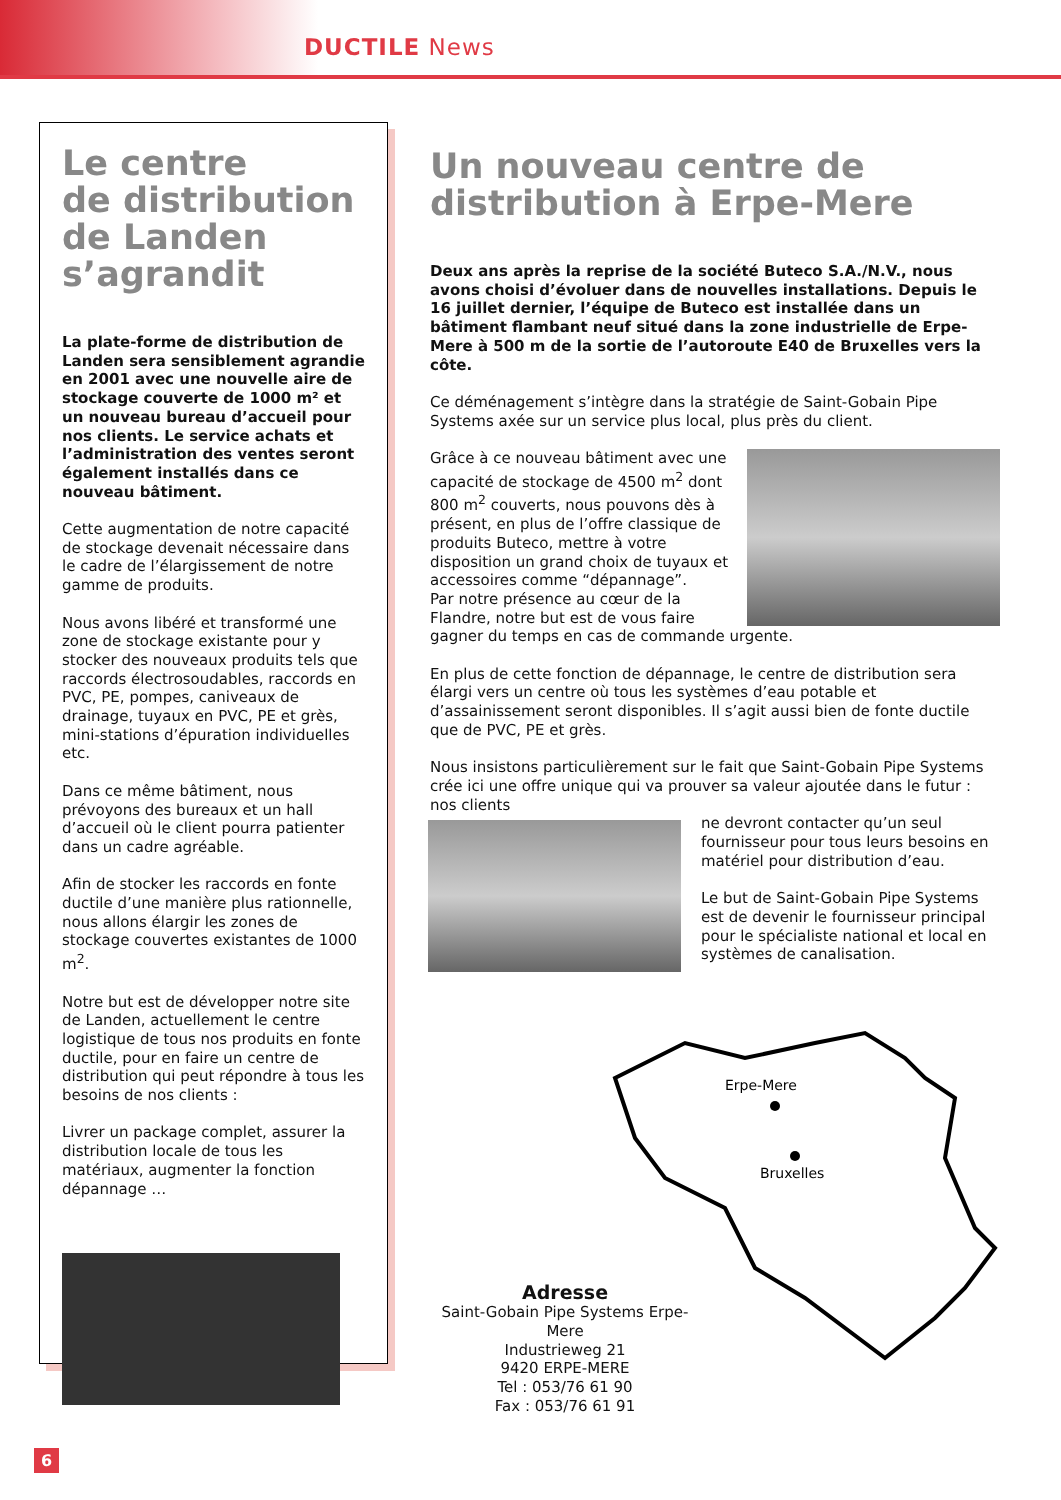DUCTILE News
Le centre
de distribution
de Landen
s’agrandit
La plate-forme de distribution de Landen sera sensiblement agrandie en 2001 avec une nouvelle aire de stockage couverte de 1000 m² et un nouveau bureau d’accueil pour nos clients. Le service achats et l’administration des ventes seront également installés dans ce nouveau bâtiment.
Cette augmentation de notre capacité de stockage devenait nécessaire dans le cadre de l’élargissement de notre gamme de produits.
Nous avons libéré et transformé une zone de stockage existante pour y stocker des nouveaux produits tels que raccords électrosoudables, raccords en PVC, PE, pompes, caniveaux de drainage, tuyaux en PVC, PE et grès, mini-stations d’épuration individuelles etc.
Dans ce même bâtiment, nous prévoyons des bureaux et un hall d’accueil où le client pourra patienter dans un cadre agréable.
Afin de stocker les raccords en fonte ductile d’une manière plus rationnelle, nous allons élargir les zones de stockage couvertes existantes de 1000 m<sup>2</sup>.
Notre but est de développer notre site de Landen, actuellement le centre logistique de tous nos produits en fonte ductile, pour en faire un centre de distribution qui peut répondre à tous les besoins de nos clients :
Livrer un package complet, assurer la distribution locale de tous les matériaux, augmenter la fonction dépannage …
Un nouveau centre de distribution à Erpe-Mere
Deux ans après la reprise de la société Buteco S.A./N.V., nous avons choisi d’évoluer dans de nouvelles installations. Depuis le 16 juillet dernier, l’équipe de Buteco est installée dans un bâtiment flambant neuf situé dans la zone industrielle de Erpe-Mere à 500 m de la sortie de l’autoroute E40 de Bruxelles vers la côte.
Ce déménagement s’intègre dans la stratégie de Saint-Gobain Pipe Systems axée sur un service plus local, plus près du client.
Grâce à ce nouveau bâtiment avec une capacité de stockage de 4500 m<sup>2</sup> dont 800 m<sup>2</sup> couverts, nous pouvons dès à présent, en plus de l’offre classique de produits Buteco, mettre à votre disposition un grand choix de tuyaux et accessoires comme “dépannage”.
Par notre présence au cœur de la Flandre, notre but est de vous faire gagner du temps en cas de commande urgente.
En plus de cette fonction de dépannage, le centre de distribution sera élargi vers un centre où tous les systèmes d’eau potable et d’assainissement seront disponibles. Il s’agit aussi bien de fonte ductile que de PVC, PE et grès.
Nous insistons particulièrement sur le fait que Saint-Gobain Pipe Systems crée ici une offre unique qui va prouver sa valeur ajoutée dans le futur : nos clients
ne devront contacter qu’un seul fournisseur pour tous leurs besoins en matériel pour distribution d’eau.
Le but de Saint-Gobain Pipe Systems est de devenir le fournisseur principal pour le spécialiste national et local en systèmes de canalisation.
Erpe-Mere
Bruxelles
Adresse
Saint-Gobain Pipe Systems Erpe-Mere
Industrieweg 21
9420 ERPE-MERE
Tel : 053/76 61 90
Fax : 053/76 61 91
6